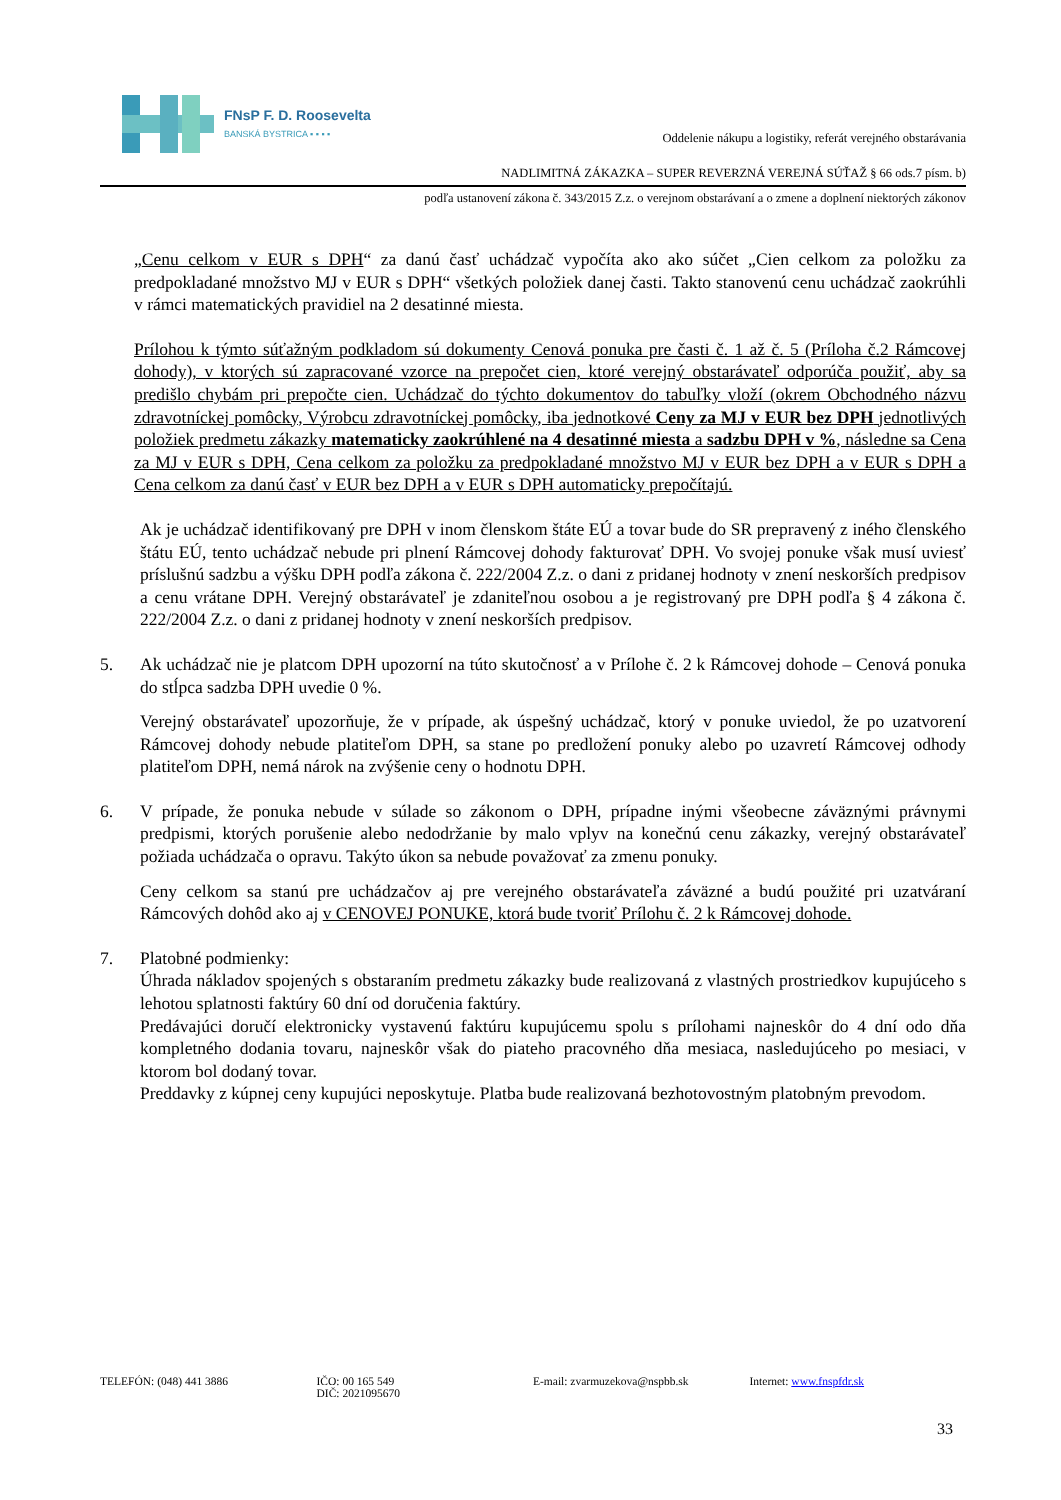FNsP F. D. Roosevelta
BANSKÁ BYSTRICA ▪ ▪ ▪ ▪
Oddelenie nákupu a logistiky, referát verejného obstarávania
NADLIMITNÁ ZÁKAZKA – SUPER REVERZNÁ VEREJNÁ SÚŤAŽ § 66 ods.7 písm. b)
podľa ustanovení zákona č. 343/2015 Z.z. o verejnom obstarávaní a o zmene a doplnení niektorých zákonov
„Cenu celkom v EUR s DPH“ za danú časť uchádzač vypočíta ako ako súčet „Cien celkom za položku za predpokladané množstvo MJ v EUR s DPH“ všetkých položiek danej časti. Takto stanovenú cenu uchádzač zaokrúhli v rámci matematických pravidiel na 2 desatinné miesta.
Prílohou k týmto súťažným podkladom sú dokumenty Cenová ponuka pre časti č. 1 až č. 5 (Príloha č.2 Rámcovej dohody), v ktorých sú zapracované vzorce na prepočet cien, ktoré verejný obstarávateľ odporúča použiť, aby sa predišlo chybám pri prepočte cien. Uchádzač do týchto dokumentov do tabuľky vloží (okrem Obchodného názvu zdravotníckej pomôcky, Výrobcu zdravotníckej pomôcky, iba jednotkové Ceny za MJ v EUR bez DPH jednotlivých položiek predmetu zákazky matematicky zaokrúhlené na 4 desatinné miesta a sadzbu DPH v %, následne sa Cena za MJ v EUR s DPH, Cena celkom za položku za predpokladané množstvo MJ v EUR bez DPH a v EUR s DPH a Cena celkom za danú časť v EUR bez DPH a v EUR s DPH automaticky prepočítajú.
Ak je uchádzač identifikovaný pre DPH v inom členskom štáte EÚ a tovar bude do SR prepravený z iného členského štátu EÚ, tento uchádzač nebude pri plnení Rámcovej dohody fakturovať DPH. Vo svojej ponuke však musí uviesť príslušnú sadzbu a výšku DPH podľa zákona č. 222/2004 Z.z. o dani z pridanej hodnoty v znení neskorších predpisov a cenu vrátane DPH. Verejný obstarávateľ je zdaniteľnou osobou a je registrovaný pre DPH podľa § 4 zákona č. 222/2004 Z.z. o dani z pridanej hodnoty v znení neskorších predpisov.
5. Ak uchádzač nie je platcom DPH upozorní na túto skutočnosť a v Prílohe č. 2 k Rámcovej dohode – Cenová ponuka do stĺpca sadzba DPH uvedie 0 %.
Verejný obstarávateľ upozorňuje, že v prípade, ak úspešný uchádzač, ktorý v ponuke uviedol, že po uzatvorení Rámcovej dohody nebude platiteľom DPH, sa stane po predložení ponuky alebo po uzavretí Rámcovej odhody platiteľom DPH, nemá nárok na zvýšenie ceny o hodnotu DPH.
6. V prípade, že ponuka nebude v súlade so zákonom o DPH, prípadne inými všeobecne záväznými právnymi predpismi, ktorých porušenie alebo nedodržanie by malo vplyv na konečnú cenu zákazky, verejný obstarávateľ požiada uchádzača o opravu. Takýto úkon sa nebude považovať za zmenu ponuky.
Ceny celkom sa stanú pre uchádzačov aj pre verejného obstarávateľa záväzné a budú použité pri uzatváraní Rámcových dohôd ako aj v CENOVEJ PONUKE, ktorá bude tvoriť Prílohu č. 2 k Rámcovej dohode.
7. Platobné podmienky:
Úhrada nákladov spojených s obstaraním predmetu zákazky bude realizovaná z vlastných prostriedkov kupujúceho s lehotou splatnosti faktúry 60 dní od doručenia faktúry.
Predávajúci doručí elektronicky vystavenú faktúru kupujúcemu spolu s prílohami najneskôr do 4 dní odo dňa kompletného dodania tovaru, najneskôr však do piateho pracovného dňa mesiaca, nasledujúceho po mesiaci, v ktorom bol dodaný tovar.
Preddavky z kúpnej ceny kupujúci neposkytuje. Platba bude realizovaná bezhotovostným platobným prevodom.
TELEFÓN: (048) 441 3886 IČO: 00 165 549
DIČ: 2021095670
E-mail: zvarmuzekova@nspbb.sk Internet: www.fnspfdr.sk
33